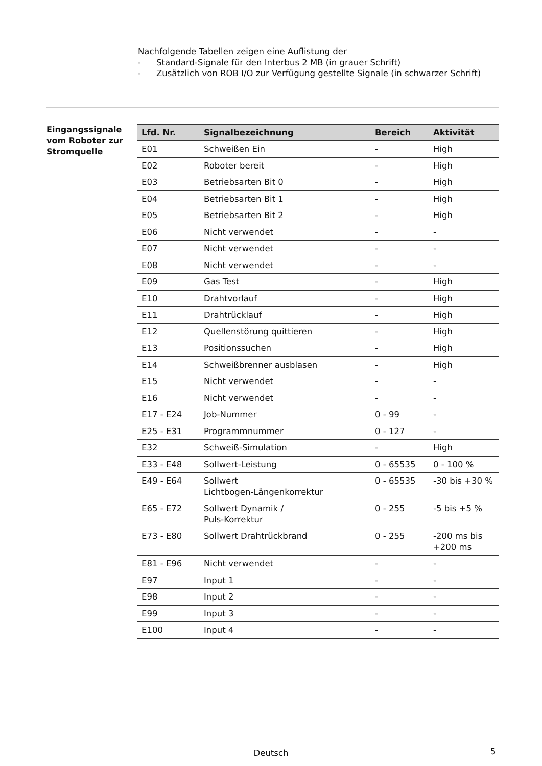Nachfolgende Tabellen zeigen eine Auflistung der
- Standard-Signale für den Interbus 2 MB (in grauer Schrift)
- Zusätzlich von ROB I/O zur Verfügung gestellte Signale (in schwarzer Schrift)
Eingangssignale vom Roboter zur Stromquelle
| Lfd. Nr. | Signalbezeichnung | Bereich | Aktivität |
| --- | --- | --- | --- |
| E01 | Schweißen Ein | - | High |
| E02 | Roboter bereit | - | High |
| E03 | Betriebsarten Bit 0 | - | High |
| E04 | Betriebsarten Bit 1 | - | High |
| E05 | Betriebsarten Bit 2 | - | High |
| E06 | Nicht verwendet | - | - |
| E07 | Nicht verwendet | - | - |
| E08 | Nicht verwendet | - | - |
| E09 | Gas Test | - | High |
| E10 | Drahtvorlauf | - | High |
| E11 | Drahtrücklauf | - | High |
| E12 | Quellenstörung quittieren | - | High |
| E13 | Positionssuchen | - | High |
| E14 | Schweißbrenner ausblasen | - | High |
| E15 | Nicht verwendet | - | - |
| E16 | Nicht verwendet | - | - |
| E17 - E24 | Job-Nummer | 0 - 99 | - |
| E25 - E31 | Programmnummer | 0 - 127 | - |
| E32 | Schweiß-Simulation | - | High |
| E33 - E48 | Sollwert-Leistung | 0 - 65535 | 0 - 100 % |
| E49 - E64 | Sollwert Lichtbogen-Längenkorrektur | 0 - 65535 | -30 bis +30 % |
| E65 - E72 | Sollwert Dynamik / Puls-Korrektur | 0 - 255 | -5 bis +5 % |
| E73 - E80 | Sollwert Drahtrückbrand | 0 - 255 | -200 ms bis +200 ms |
| E81 - E96 | Nicht verwendet | - | - |
| E97 | Input 1 | - | - |
| E98 | Input 2 | - | - |
| E99 | Input 3 | - | - |
| E100 | Input 4 | - | - |
Deutsch 5